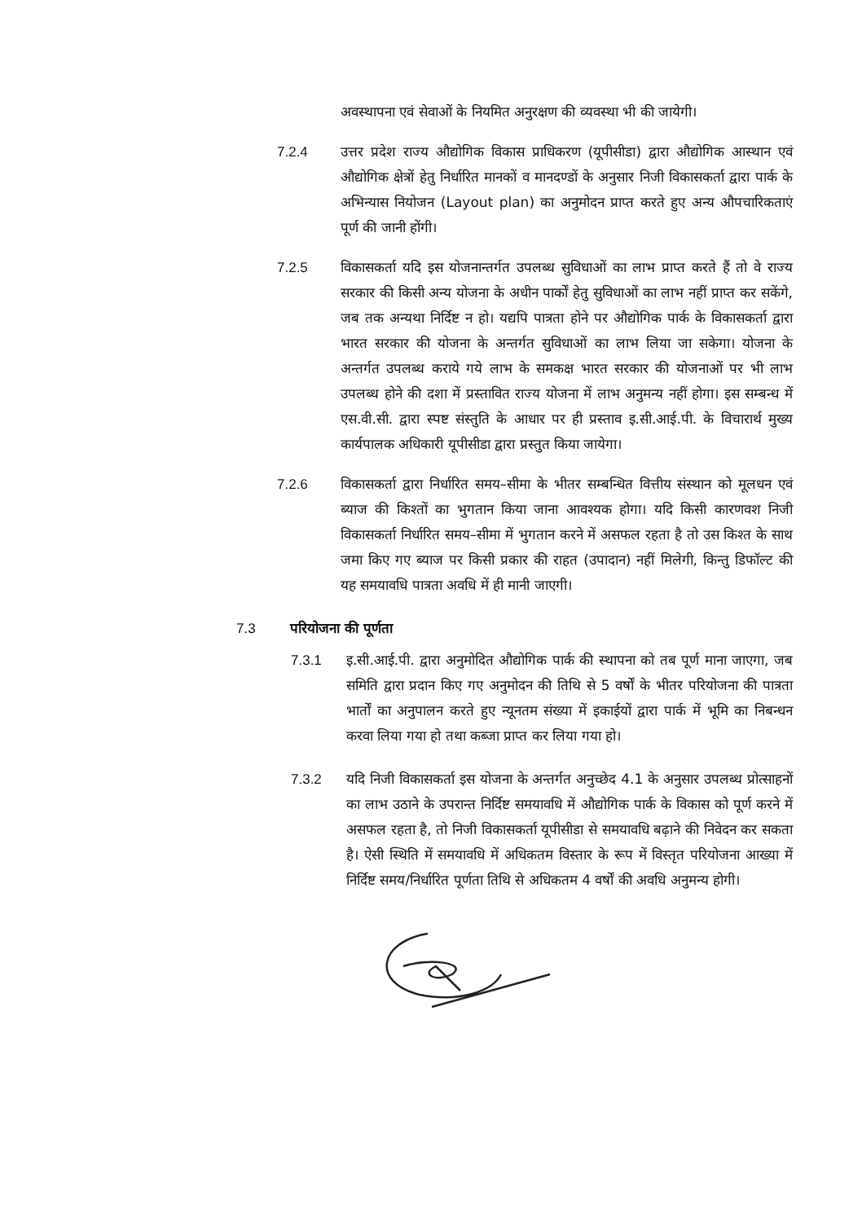अवस्थापना एवं सेवाओं के नियमित अनुरक्षण की व्यवस्था भी की जायेगी।
7.2.4 उत्तर प्रदेश राज्य औद्योगिक विकास प्राधिकरण (यूपीसीडा) द्वारा औद्योगिक आस्थान एवं औद्योगिक क्षेत्रों हेतु निर्धारित मानकों व मानदण्डों के अनुसार निजी विकासकर्ता द्वारा पार्क के अभिन्यास नियोजन (Layout plan) का अनुमोदन प्राप्त करते हुए अन्य औपचारिकताएं पूर्ण की जानी होंगी।
7.2.5 विकासकर्ता यदि इस योजनान्तर्गत उपलब्ध सुविधाओं का लाभ प्राप्त करते हैं तो वे राज्य सरकार की किसी अन्य योजना के अधीन पार्कों हेतु सुविधाओं का लाभ नहीं प्राप्त कर सकेंगे, जब तक अन्यथा निर्दिष्ट न हो। यद्यपि पात्रता होने पर औद्योगिक पार्क के विकासकर्ता द्वारा भारत सरकार की योजना के अन्तर्गत सुविधाओं का लाभ लिया जा सकेगा। योजना के अन्तर्गत उपलब्ध कराये गये लाभ के समकक्ष भारत सरकार की योजनाओं पर भी लाभ उपलब्ध होने की दशा में प्रस्तावित राज्य योजना में लाभ अनुमन्य नहीं होगा। इस सम्बन्ध में एस.वी.सी. द्वारा स्पष्ट संस्तुति के आधार पर ही प्रस्ताव इ.सी.आई.पी. के विचारार्थ मुख्य कार्यपालक अधिकारी यूपीसीडा द्वारा प्रस्तुत किया जायेगा।
7.2.6 विकासकर्ता द्वारा निर्धारित समय–सीमा के भीतर सम्बन्धित वित्तीय संस्थान को मूलधन एवं ब्याज की किश्तों का भुगतान किया जाना आवश्यक होगा। यदि किसी कारणवश निजी विकासकर्ता निर्धारित समय–सीमा में भुगतान करने में असफल रहता है तो उस किश्त के साथ जमा किए गए ब्याज पर किसी प्रकार की राहत (उपादान) नहीं मिलेगी, किन्तु डिफॉल्ट की यह समयावधि पात्रता अवधि में ही मानी जाएगी।
7.3 परियोजना की पूर्णता
7.3.1 इ.सी.आई.पी. द्वारा अनुमोदित औद्योगिक पार्क की स्थापना को तब पूर्ण माना जाएगा, जब समिति द्वारा प्रदान किए गए अनुमोदन की तिथि से 5 वर्षों के भीतर परियोजना की पात्रता भार्तों का अनुपालन करते हुए न्यूनतम संख्या में इकाईयों द्वारा पार्क में भूमि का निबन्धन करवा लिया गया हो तथा कब्जा प्राप्त कर लिया गया हो।
7.3.2 यदि निजी विकासकर्ता इस योजना के अन्तर्गत अनुच्छेद 4.1 के अनुसार उपलब्ध प्रोत्साहनों का लाभ उठाने के उपरान्त निर्दिष्ट समयावधि में औद्योगिक पार्क के विकास को पूर्ण करने में असफल रहता है, तो निजी विकासकर्ता यूपीसीडा से समयावधि बढ़ाने की निवेदन कर सकता है। ऐसी स्थिति में समयावधि में अधिकतम विस्तार के रूप में विस्तृत परियोजना आख्या में निर्दिष्ट समय/निर्धारित पूर्णता तिथि से अधिकतम 4 वर्षों की अवधि अनुमन्य होगी।